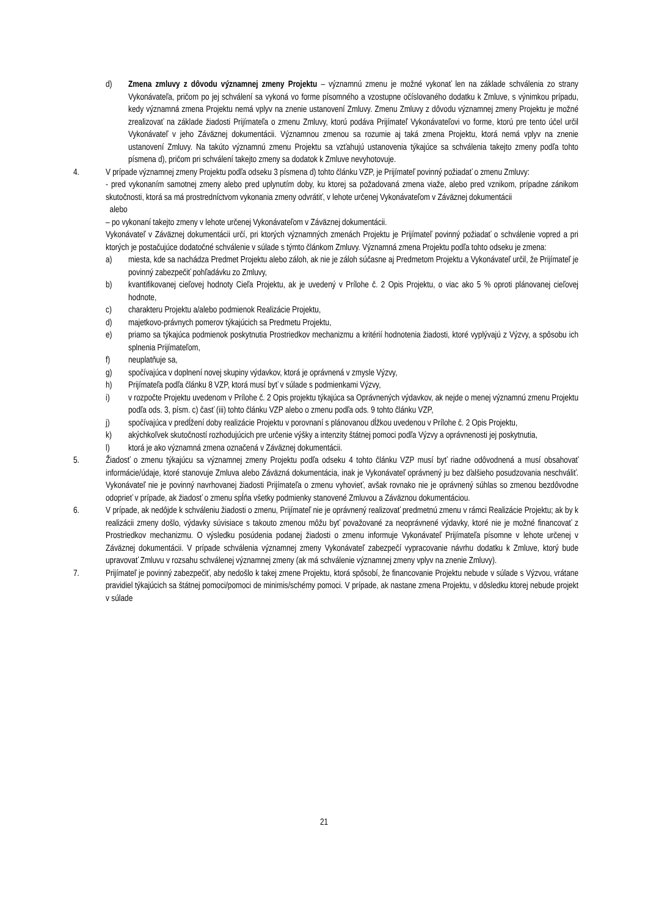d) Zmena zmluvy z dôvodu významnej zmeny Projektu – významnú zmenu je možné vykonať len na základe schválenia zo strany Vykonávateľa, pričom po jej schválení sa vykoná vo forme písomného a vzostupne očíslovaného dodatku k Zmluve, s výnimkou prípadu, kedy významná zmena Projektu nemá vplyv na znenie ustanovení Zmluvy. Zmenu Zmluvy z dôvodu významnej zmeny Projektu je možné zrealizovať na základe žiadosti Prijímateľa o zmenu Zmluvy, ktorú podáva Prijímateľ Vykonávateľovi vo forme, ktorú pre tento účel určil Vykonávateľ v jeho Záväznej dokumentácii. Významnou zmenou sa rozumie aj taká zmena Projektu, ktorá nemá vplyv na znenie ustanovení Zmluvy. Na takúto významnú zmenu Projektu sa vzťahujú ustanovenia týkajúce sa schválenia takejto zmeny podľa tohto písmena d), pričom pri schválení takejto zmeny sa dodatok k Zmluve nevyhotovuje.
4. V prípade významnej zmeny Projektu podľa odseku 3 písmena d) tohto článku VZP, je Prijímateľ povinný požiadať o zmenu Zmluvy:
- pred vykonaním samotnej zmeny alebo pred uplynutím doby, ku ktorej sa požadovaná zmena viaže, alebo pred vznikom, prípadne zánikom skutočnosti, ktorá sa má prostredníctvom vykonania zmeny odvrátiť, v lehote určenej Vykonávateľom v Záväznej dokumentácii
alebo
– po vykonaní takejto zmeny v lehote určenej Vykonávateľom v Záväznej dokumentácii.
Vykonávateľ v Záväznej dokumentácii určí, pri ktorých významných zmenách Projektu je Prijímateľ povinný požiadať o schválenie vopred a pri ktorých je postačujúce dodatočné schválenie v súlade s týmto článkom Zmluvy. Významná zmena Projektu podľa tohto odseku je zmena:
a) miesta, kde sa nachádza Predmet Projektu alebo záloh, ak nie je záloh súčasne aj Predmetom Projektu a Vykonávateľ určil, že Prijímateľ je povinný zabezpečiť pohľadávku zo Zmluvy,
b) kvantifikovanej cieľovej hodnoty Cieľa Projektu, ak je uvedený v Prílohe č. 2 Opis Projektu, o viac ako 5 % oproti plánovanej cieľovej hodnote,
c) charakteru Projektu a/alebo podmienok Realizácie Projektu,
d) majetkovo-právnych pomerov týkajúcich sa Predmetu Projektu,
e) priamo sa týkajúca podmienok poskytnutia Prostriedkov mechanizmu a kritérií hodnotenia žiadosti, ktoré vyplývajú z Výzvy, a spôsobu ich splnenia Prijímateľom,
f) neuplatňuje sa,
g) spočívajúca v doplnení novej skupiny výdavkov, ktorá je oprávnená v zmysle Výzvy,
h) Prijímateľa podľa článku 8 VZP, ktorá musí byť v súlade s podmienkami Výzvy,
i) v rozpočte Projektu uvedenom v Prílohe č. 2 Opis projektu týkajúca sa Oprávnených výdavkov, ak nejde o menej významnú zmenu Projektu podľa ods. 3, písm. c) časť (iii) tohto článku VZP alebo o zmenu podľa ods. 9 tohto článku VZP,
j) spočívajúca v predĺžení doby realizácie Projektu v porovnaní s plánovanou dĺžkou uvedenou v Prílohe č. 2 Opis Projektu,
k) akýchkoľvek skutočností rozhodujúcich pre určenie výšky a intenzity štátnej pomoci podľa Výzvy a oprávnenosti jej poskytnutia,
l) ktorá je ako významná zmena označená v Záväznej dokumentácii.
5. Žiadosť o zmenu týkajúcu sa významnej zmeny Projektu podľa odseku 4 tohto článku VZP musí byť riadne odôvodnená a musí obsahovať informácie/údaje, ktoré stanovuje Zmluva alebo Záväzná dokumentácia, inak je Vykonávateľ oprávnený ju bez ďalšieho posudzovania neschváliť. Vykonávateľ nie je povinný navrhovanej žiadosti Prijímateľa o zmenu vyhovieť, avšak rovnako nie je oprávnený súhlas so zmenou bezdôvodne odoprieť v prípade, ak žiadosť o zmenu spĺňa všetky podmienky stanovené Zmluvou a Záväznou dokumentáciou.
6. V prípade, ak nedôjde k schváleniu žiadosti o zmenu, Prijímateľ nie je oprávnený realizovať predmetnú zmenu v rámci Realizácie Projektu; ak by k realizácii zmeny došlo, výdavky súvisiace s takouto zmenou môžu byť považované za neoprávnené výdavky, ktoré nie je možné financovať z Prostriedkov mechanizmu. O výsledku posúdenia podanej žiadosti o zmenu informuje Vykonávateľ Prijímateľa písomne v lehote určenej v Záväznej dokumentácii. V prípade schválenia významnej zmeny Vykonávateľ zabezpečí vypracovanie návrhu dodatku k Zmluve, ktorý bude upravovať Zmluvu v rozsahu schválenej významnej zmeny (ak má schválenie významnej zmeny vplyv na znenie Zmluvy).
7. Prijímateľ je povinný zabezpečiť, aby nedošlo k takej zmene Projektu, ktorá spôsobí, že financovanie Projektu nebude v súlade s Výzvou, vrátane pravidiel týkajúcich sa štátnej pomoci/pomoci de minimis/schémy pomoci. V prípade, ak nastane zmena Projektu, v dôsledku ktorej nebude projekt v súlade
21